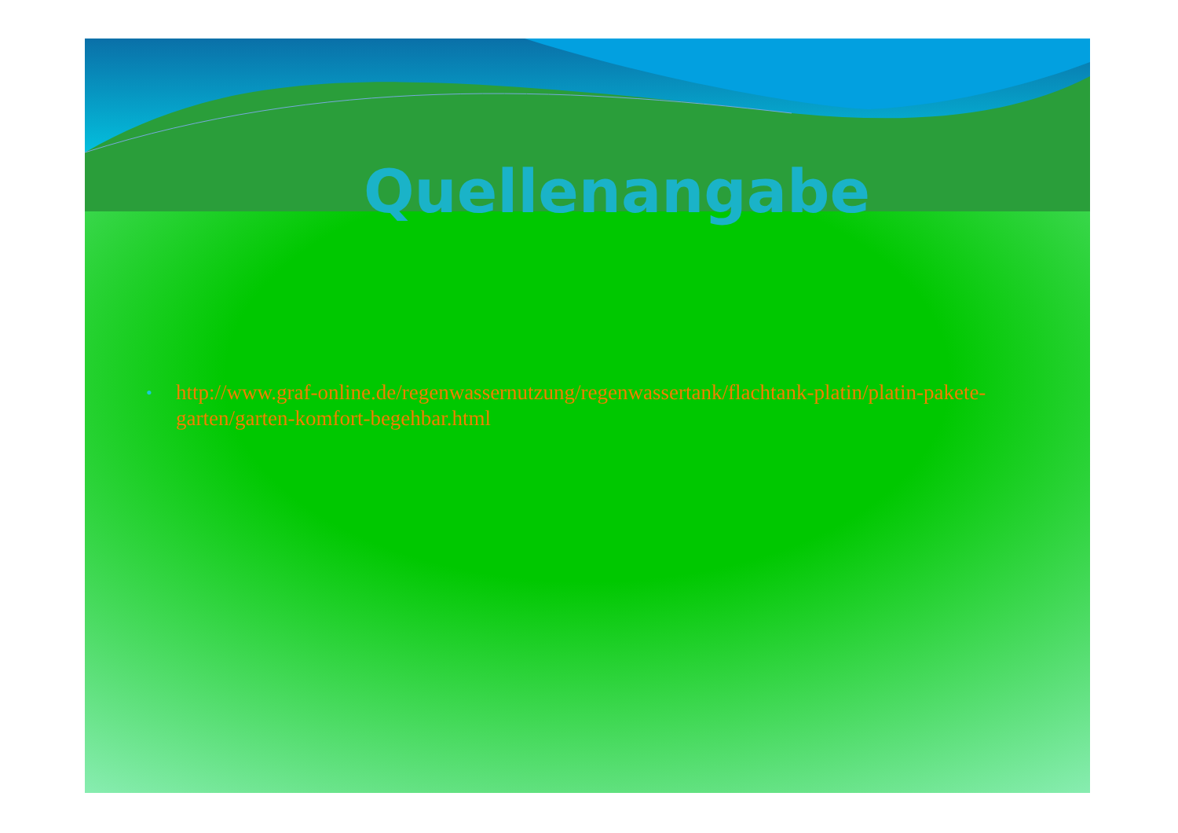Quellenangabe
• http://www.graf-online.de/regenwassernutzung/regenwassertank/flachtank-platin/platin-pakete-garten/garten-komfort-begehbar.html